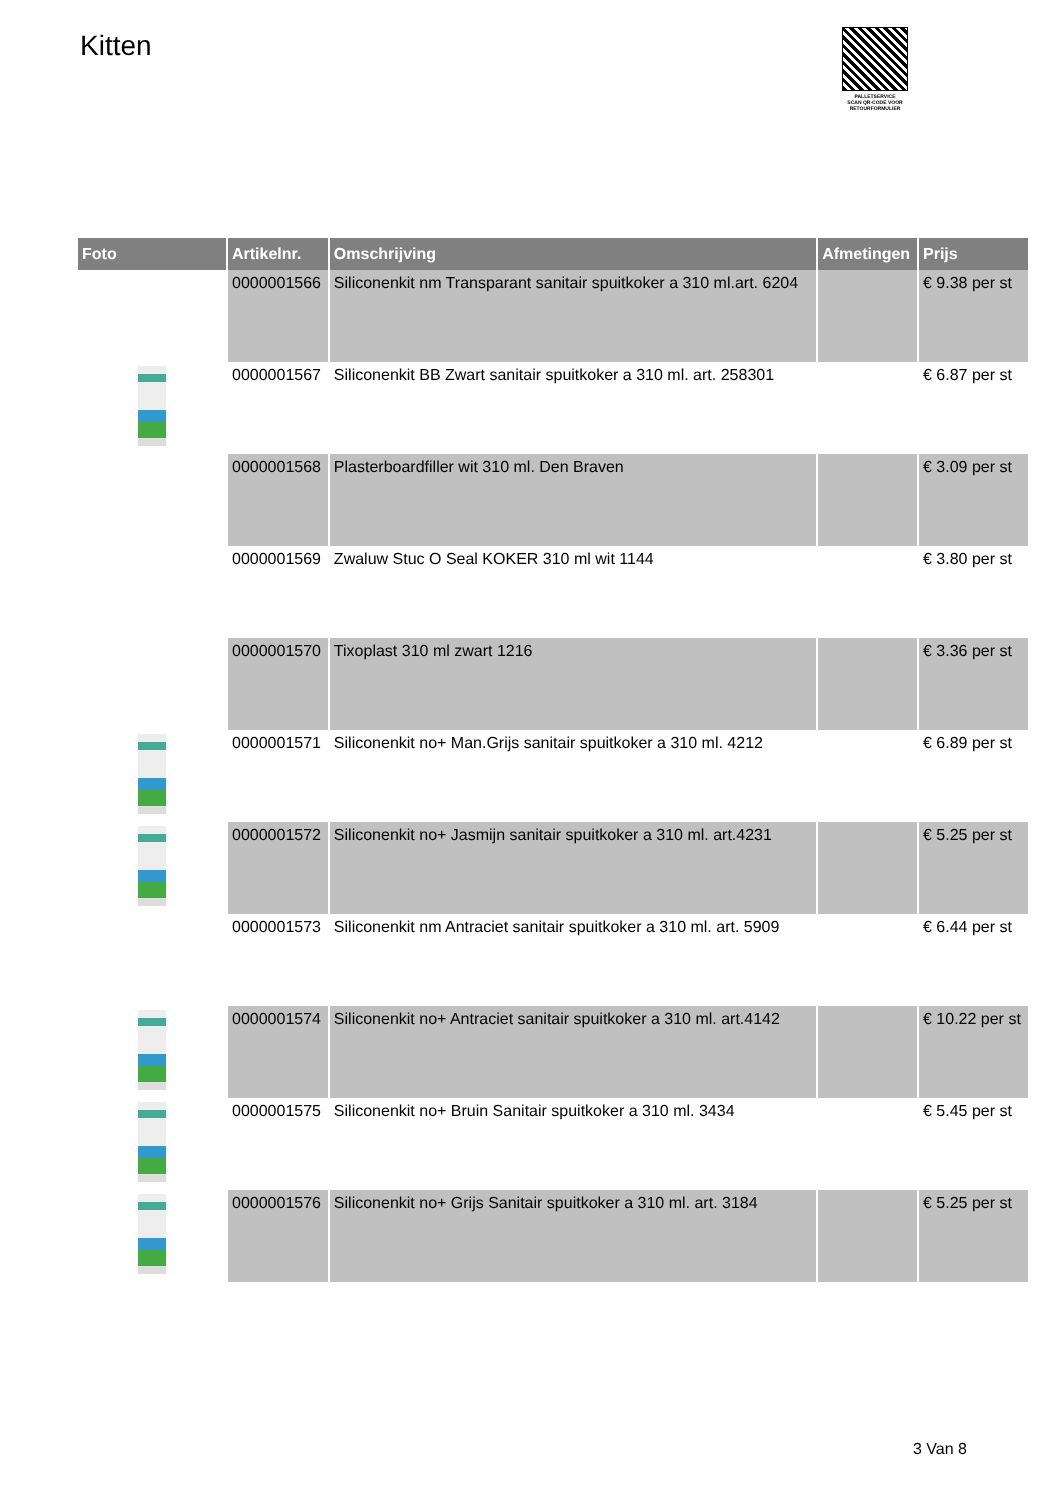Kitten
PALLETSERVICE
SCAN QR-CODE VOOR
RETOURFORMULIER
| Foto | Artikelnr. | Omschrijving | Afmetingen | Prijs |
| --- | --- | --- | --- | --- |
| | 0000001566 | Siliconenkit nm Transparant sanitair spuitkoker a 310 ml.art. 6204 | | € 9.38 per st |
| | 0000001567 | Siliconenkit BB Zwart sanitair spuitkoker a 310 ml. art. 258301 | | € 6.87 per st |
| | 0000001568 | Plasterboardfiller wit 310 ml. Den Braven | | € 3.09 per st |
| | 0000001569 | Zwaluw Stuc O Seal KOKER 310 ml wit 1144 | | € 3.80 per st |
| | 0000001570 | Tixoplast 310 ml zwart 1216 | | € 3.36 per st |
| | 0000001571 | Siliconenkit no+ Man.Grijs sanitair spuitkoker a 310 ml. 4212 | | € 6.89 per st |
| | 0000001572 | Siliconenkit no+ Jasmijn sanitair spuitkoker a 310 ml. art.4231 | | € 5.25 per st |
| | 0000001573 | Siliconenkit nm Antraciet sanitair spuitkoker a 310 ml. art. 5909 | | € 6.44 per st |
| | 0000001574 | Siliconenkit no+ Antraciet sanitair spuitkoker a 310 ml. art.4142 | | € 10.22 per st |
| | 0000001575 | Siliconenkit no+ Bruin Sanitair spuitkoker a 310 ml. 3434 | | € 5.45 per st |
| | 0000001576 | Siliconenkit no+ Grijs Sanitair spuitkoker a 310 ml. art. 3184 | | € 5.25 per st |
3 Van 8